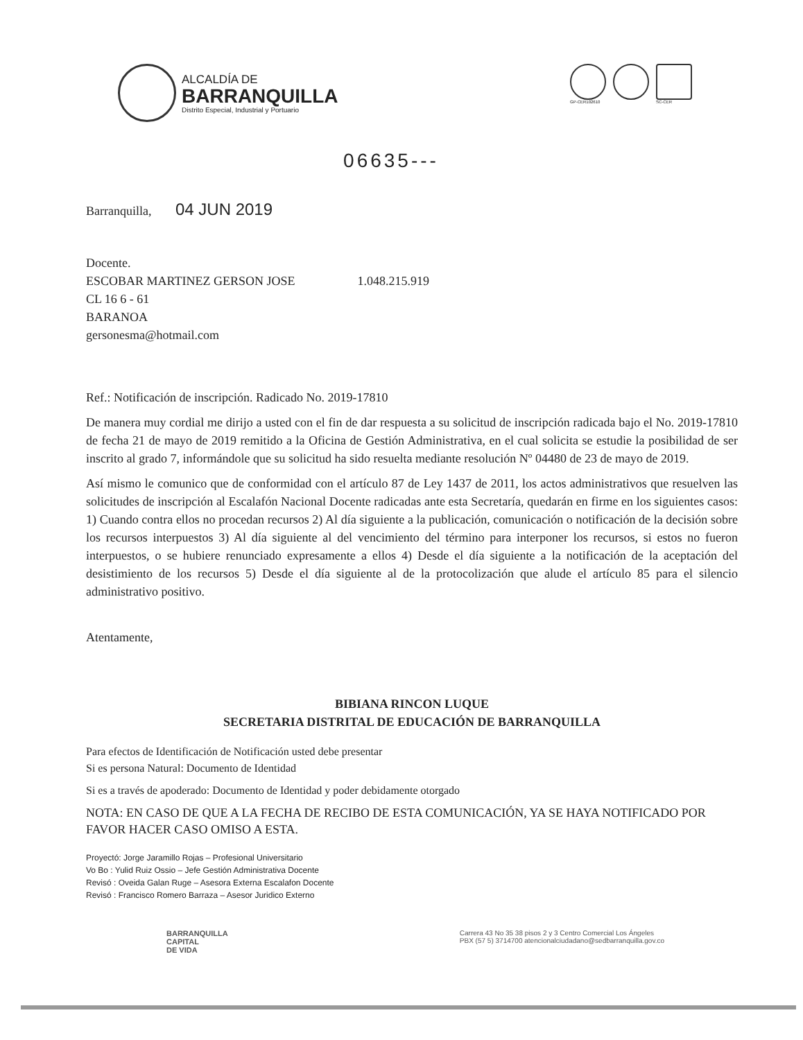ALCALDÍA DE
BARRANQUILLA
Distrito Especial, Industrial y Portuario
GP-CER102610 SC-CER
06635---
Barranquilla, 04 JUN 2019
Docente.
ESCOBAR MARTINEZ GERSON JOSE 1.048.215.919
CL 16 6 - 61
BARANOA
gersonesma@hotmail.com
Ref.: Notificación de inscripción. Radicado No. 2019-17810
De manera muy cordial me dirijo a usted con el fin de dar respuesta a su solicitud de inscripción radicada bajo el No. 2019-17810 de fecha 21 de mayo de 2019 remitido a la Oficina de Gestión Administrativa, en el cual solicita se estudie la posibilidad de ser inscrito al grado 7, informándole que su solicitud ha sido resuelta mediante resolución Nº 04480 de 23 de mayo de 2019.
Así mismo le comunico que de conformidad con el artículo 87 de Ley 1437 de 2011, los actos administrativos que resuelven las solicitudes de inscripción al Escalafón Nacional Docente radicadas ante esta Secretaría, quedarán en firme en los siguientes casos: 1) Cuando contra ellos no procedan recursos 2) Al día siguiente a la publicación, comunicación o notificación de la decisión sobre los recursos interpuestos 3) Al día siguiente al del vencimiento del término para interponer los recursos, si estos no fueron interpuestos, o se hubiere renunciado expresamente a ellos 4) Desde el día siguiente a la notificación de la aceptación del desistimiento de los recursos 5) Desde el día siguiente al de la protocolización que alude el artículo 85 para el silencio administrativo positivo.
Atentamente,
BIBIANA RINCON LUQUE
SECRETARIA DISTRITAL DE EDUCACIÓN DE BARRANQUILLA
Para efectos de Identificación de Notificación usted debe presentar
Si es persona Natural: Documento de Identidad
Si es a través de apoderado: Documento de Identidad y poder debidamente otorgado
NOTA: EN CASO DE QUE A LA FECHA DE RECIBO DE ESTA COMUNICACIÓN, YA SE HAYA NOTIFICADO POR FAVOR HACER CASO OMISO A ESTA.
Proyectó: Jorge Jaramillo Rojas – Profesional Universitario
Vo Bo : Yulid Ruiz Ossio – Jefe Gestión Administrativa Docente
Revisó : Oveida Galan Ruge – Asesora Externa Escalafon Docente
Revisó : Francisco Romero Barraza – Asesor Juridico Externo
BARRANQUILLA
CAPITAL
DE VIDA
Carrera 43 No 35 38 pisos 2 y 3 Centro Comercial Los Ángeles
PBX (57 5) 3714700 atencionalciudadano@sedbarranquilla.gov.co